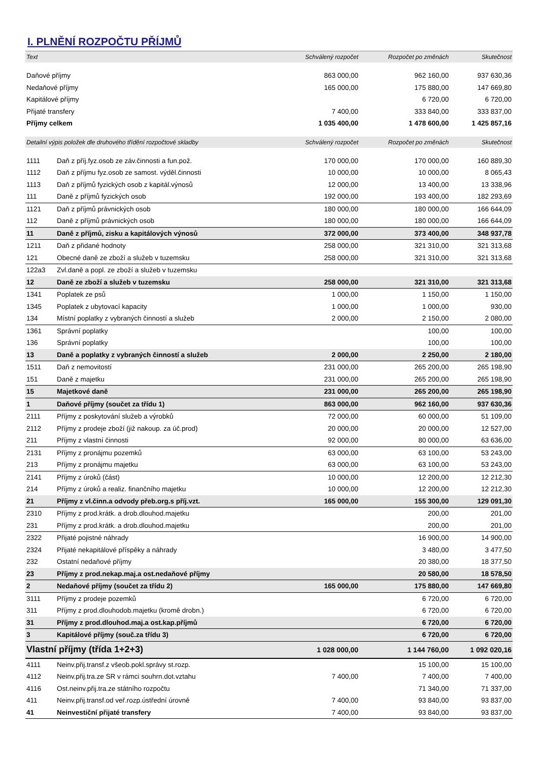I. PLNĚNÍ ROZPOČTU PŘÍJMŮ
| Text | | Schválený rozpočet | Rozpočet po změnách | Skutečnost |
| --- | --- | --- | --- | --- |
| Daňové příjmy | | 863 000,00 | 962 160,00 | 937 630,36 |
| Nedaňové příjmy | | 165 000,00 | 175 880,00 | 147 669,80 |
| Kapitálové příjmy | | | 6 720,00 | 6 720,00 |
| Přijaté transfery | | 7 400,00 | 333 840,00 | 333 837,00 |
| Příjmy celkem | | 1 035 400,00 | 1 478 600,00 | 1 425 857,16 |
| Detailní výpis položek dle druhového třídění rozpočtové skladby | | Schválený rozpočet | Rozpočet po změnách | Skutečnost |
| 1111 | Daň z příj.fyz.osob ze záv.činnosti a fun.pož. | 170 000,00 | 170 000,00 | 160 889,30 |
| 1112 | Daň z příjmu fyz.osob ze samost. výděl.činnosti | 10 000,00 | 10 000,00 | 8 065,43 |
| 1113 | Daň z příjmů fyzických osob z kapitál.výnosů | 12 000,00 | 13 400,00 | 13 338,96 |
| 111 | Daně z příjmů fyzických osob | 192 000,00 | 193 400,00 | 182 293,69 |
| 1121 | Daň z příjmů právnických osob | 180 000,00 | 180 000,00 | 166 644,09 |
| 112 | Daně z příjmů právnických osob | 180 000,00 | 180 000,00 | 166 644,09 |
| 11 | Daně z příjmů, zisku a kapitálových výnosů | 372 000,00 | 373 400,00 | 348 937,78 |
| 1211 | Daň z přidané hodnoty | 258 000,00 | 321 310,00 | 321 313,68 |
| 121 | Obecné daně ze zboží a služeb v tuzemsku | 258 000,00 | 321 310,00 | 321 313,68 |
| 122a3 | Zvl.daně a popl. ze zboží a služeb v tuzemsku | | | |
| 12 | Daně ze zboží a služeb v tuzemsku | 258 000,00 | 321 310,00 | 321 313,68 |
| 1341 | Poplatek ze psů | 1 000,00 | 1 150,00 | 1 150,00 |
| 1345 | Poplatek z ubytovací kapacity | 1 000,00 | 1 000,00 | 930,00 |
| 134 | Místní poplatky z vybraných činností a služeb | 2 000,00 | 2 150,00 | 2 080,00 |
| 1361 | Správní poplatky | | 100,00 | 100,00 |
| 136 | Správní poplatky | | 100,00 | 100,00 |
| 13 | Daně a poplatky z vybraných činností a služeb | 2 000,00 | 2 250,00 | 2 180,00 |
| 1511 | Daň z nemovitostí | 231 000,00 | 265 200,00 | 265 198,90 |
| 151 | Daně z majetku | 231 000,00 | 265 200,00 | 265 198,90 |
| 15 | Majetkové daně | 231 000,00 | 265 200,00 | 265 198,90 |
| 1 | Daňové příjmy (součet za třídu 1) | 863 000,00 | 962 160,00 | 937 630,36 |
| 2111 | Příjmy z poskytování služeb a výrobků | 72 000,00 | 60 000,00 | 51 109,00 |
| 2112 | Příjmy z prodeje zboží (již nakoup. za úč.prod) | 20 000,00 | 20 000,00 | 12 527,00 |
| 211 | Příjmy z vlastní činnosti | 92 000,00 | 80 000,00 | 63 636,00 |
| 2131 | Příjmy z pronájmu pozemků | 63 000,00 | 63 100,00 | 53 243,00 |
| 213 | Příjmy z pronájmu majetku | 63 000,00 | 63 100,00 | 53 243,00 |
| 2141 | Příjmy z úroků (část) | 10 000,00 | 12 200,00 | 12 212,30 |
| 214 | Příjmy z úroků a realiz. finančního majetku | 10 000,00 | 12 200,00 | 12 212,30 |
| 21 | Příjmy z vl.činn.a odvody přeb.org.s příj.vzt. | 165 000,00 | 155 300,00 | 129 091,30 |
| 2310 | Příjmy z prod.krátk. a drob.dlouhod.majetku | | 200,00 | 201,00 |
| 231 | Příjmy z prod.krátk. a drob.dlouhod.majetku | | 200,00 | 201,00 |
| 2322 | Přijaté pojistné náhrady | | 16 900,00 | 14 900,00 |
| 2324 | Přijaté nekapitálové příspěky a náhrady | | 3 480,00 | 3 477,50 |
| 232 | Ostatní nedaňové příjmy | | 20 380,00 | 18 377,50 |
| 23 | Příjmy z prod.nekap.maj.a ost.nedaňové příjmy | | 20 580,00 | 18 578,50 |
| 2 | Nedaňové příjmy (součet za třídu 2) | 165 000,00 | 175 880,00 | 147 669,80 |
| 3111 | Příjmy z prodeje pozemků | | 6 720,00 | 6 720,00 |
| 311 | Příjmy z prod.dlouhodob.majetku (kromě drobn.) | | 6 720,00 | 6 720,00 |
| 31 | Příjmy z prod.dlouhod.maj.a ost.kap.příjmů | | 6 720,00 | 6 720,00 |
| 3 | Kapitálové příjmy (souč.za třídu 3) | | 6 720,00 | 6 720,00 |
| Vlastní příjmy (třída 1+2+3) | | 1 028 000,00 | 1 144 760,00 | 1 092 020,16 |
| 4111 | Neinv.přij.transf.z všeob.pokl.správy st.rozp. | | 15 100,00 | 15 100,00 |
| 4112 | Neinv.přij.tra.ze SR v rámci souhrn.dot.vztahu | 7 400,00 | 7 400,00 | 7 400,00 |
| 4116 | Ost.neinv.přij.tra.ze státního rozpočtu | | 71 340,00 | 71 337,00 |
| 411 | Neinv.přij.transf.od veř.rozp.ústřední úrovně | 7 400,00 | 93 840,00 | 93 837,00 |
| 41 | Neinvestiční přijaté transfery | 7 400,00 | 93 840,00 | 93 837,00 |